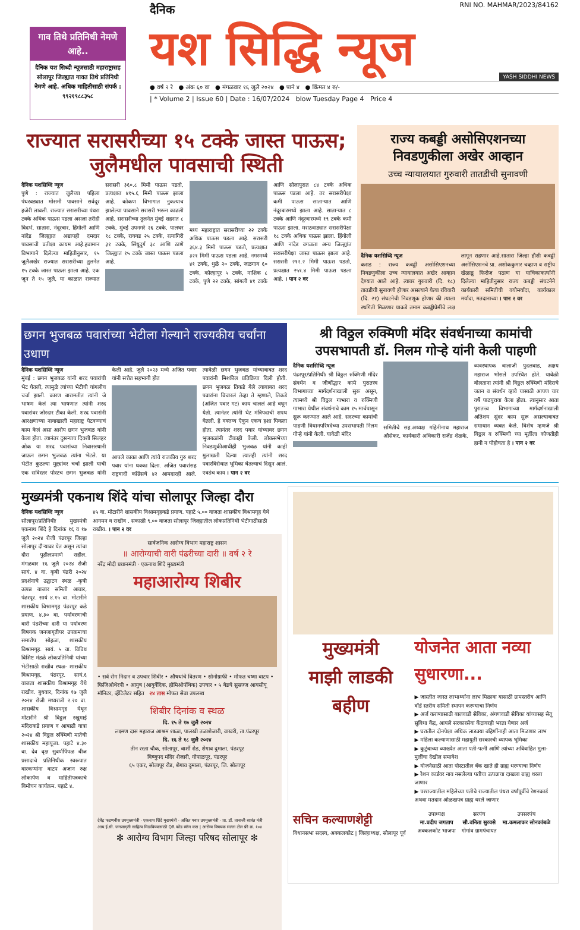गाव तिथे प्रतिनिधी नेमणे आहे..
दैनिक यश सिध्दी न्यूजसाठी महाराष्ट्रासह सोलापूर जिल्ह्यात गावत तिथे प्रतिनिधी नेमणे आहे. अधिक माहितीसाठी संपर्क : ९९२१९८८३५८
दैनिक RNI NO. MAHMAR/2023/84162
यश सिद्धि न्यूज
YASH SIDDHI NEWS
● वर्ष २ रे ● अंक ६० वा ● मंगळवार १६ जुलै २०२४ ● पाने ४ ● किंमत ४ रु/-
| * Volume 2 | Issue 60 | Date : 16/07/2024 blow Tuesday Page 4 Price 4
राज्यात सरासरीच्या १५ टक्के जास्त पाऊस; जुलैमधील पावसाची स्थिती
दैनिक यशसिध्दि न्यूज
पुणे : राज्यात जुलैच्या पहिला पंधरवड्यात मोसमी पावसाने सर्वदूर हजेरी लावली. राज्यात सरासरीच्या पंधरा टक्के अधिक पाऊस पडला असला तरीही विदर्भ, सातारा, नंदूरबार, हिंगोली आणि नांदेड जिल्ह्यात अद्यापही दमदार पावसाची प्रतीक्षा कायम आहे.हवामान विभागाने दिलेल्या माहितीनुसार, १५ जुलैअखेर राज्यात सरासरीच्या तुलनेत १५ टक्के जास्त पाऊस झाला आहे. एक जून ते १५ जुलै, या काळात राज्यात सरासरी ३६०.८ मिमी पाऊस पडतो, प्रत्यक्षात ४१५.६ मिमी पाऊस झाला आहे. कोकण विभागात नुकत्याच झालेल्या पावसाने सरासरी भरून काढली आहे. सरासरीच्या तुलनेत मुंबई शहरात ८ टक्के, मुंबई उपनगरे २६ टक्के, पालघर १८ टक्के, रायगड २५ टक्के, रत्नागिरी ३१ टक्के, सिंधुदुर्ग ३८ आणि ठाणे जिल्ह्यात १५ टक्के जास्त पाऊस पडला आहे.
मध्य महाराष्ट्रात सरासरीच्या २२ टक्के अधिक पाऊस पडला आहे. सरासरी ३६४.३ मिमी पाऊस पडतो, प्रत्यक्षात ३२१ मिमी पाऊस पडला आहे. नगरमध्ये ४१ टक्के, धुळे २० टक्के, जळगाव ६० टक्के, कोल्हापूर ५ टक्के, नाशिक ८ टक्के, पुणे २२ टक्के, सांगली ४१ टक्के आणि सोलापुरात ८४ टक्के अधिक पाऊस पडला आहे. तर सरासरीपेक्षा कमी पाऊस साताऱ्यात आणि नंदूरबारमध्ये झाला आहे. साताऱ्यात ८ टक्के आणि नंदूरबारमध्ये १९ टक्के कमी पाऊस झाला. मराठवाड्यात सरासरीपेक्षा १८ टक्के अधिक पाऊस झाला. हिंगोली आणि नांदेड वगळता अन्य जिल्ह्यांत सरासरीपेक्षा जास्त पाऊस झाला आहे. सरासरी २१२.२ मिमी पाऊस पडतो, प्रत्यक्षात २५१.४ मिमी पाऊस पडला आहे. । पान २ वर
राज्य कबड्डी असोसिएशनच्या निवडणुकीला अखेर आव्हान
उच्च न्यायालयात गुरुवारी तातडीची सुनावणी
दैनिक यशसिध्दि न्यूज
कराड : राज्य कबड्डी असोसिएशनच्या निवडणुकीला उच्च न्यायालयात अखेर आव्हान देण्यात आले आहे. त्यावर गुरुवारी (दि. १८) तातडीची सुनावणी होणार असल्याने येत्या रविवारी (दि. २१) संघटनेची निवडणूक होणार की त्याला स्थगिती मिळणार याकडे तमाम कबड्डीप्रेमींचे लक्ष लागून राहणार आहे.सातारा जिल्हा हौशी कबड्डी असोसिएशनचे प्रा. अशोककुमार चव्हाण व राष्ट्रीय खेळाडू फिरोज पठाण या याचिकाकर्त्यांनी दिलेल्या माहितीनुसार राज्य कबड्डी संघटनेने कार्यकारी समितीची वयोमर्यादा, कार्यकाल मर्यादा, मतदानाच्या । पान २ वर
छगन भुजबळ पवारांच्या भेटीला गेल्याने राज्यकीय चर्चांना उधाण
दैनिक यशसिध्दि न्यूज
मुंबई : छगन भुजबळ यांनी शरद पवारांची भेट घेतली, त्यामुळे त्यांच्या भेटीची चांगलीच चर्चा झाली. कारण बारामतीत त्यांनी जे भाषण केलं त्या भाषणात त्यांनी शरद पवारांवर जोरदार टीका केली. शरद पवारांनी आरक्षणाच्या नावाखाली महाराष्ट्र पेटवण्याचं काम केलं असा आरोप छगन भुजबळ यांनी केला होता. त्यानंतर दुसऱ्याच दिवशी सिल्व्हर ओक या शरद पवारांच्या निवासस्थानी जाऊन छगन भुजबळ त्यांना भेटले. या भेटीत कुठल्या मुद्द्यांवर चर्चा झाली याची एक सविस्तर पोस्टच छगन भुजबळ यांनी केली आहे. जुलै २०२३ मध्ये अजित पवार यांनी सत्तेत सहभागी होत
आपले काका आणि त्यांचे राजकीय गुरु शरद पवार यांना धक्का दिला. अजित पवारांसह राष्ट्रवादी काँग्रेसचे ४२ आमदारही आले. त्यावेळी छगन भुजबळ यांच्याबाबत शरद पवारांनी मिश्कील प्रतिक्रिया दिली होती. छगन भुजबळ तिकडे गेले त्याबाबत शरद पवारांना विचारलं तेव्हा ते म्हणाले, तिकडे (अजित पवार गट) काय चाललं आहे बघून येतो. त्यानंतर त्यांनी थेट मंत्रिपदाची शपथ घेतली. हे वक्तव्य ऐकून एकच हशा पिकला होता. त्यानंतर शरद पवार यांच्यावर छगन भुजबळांनी टीकाही केली. लोकसभेच्या निवडणुकीआधीही भुजबळ यांनी काही मुलाखती दिल्या त्यातही त्यांनी शरद पवारविरोधात भूमिका घेतल्याचं दिसून आलं. एवढंच काय । पान २ वर
श्री विठ्ठल रुक्मिणी मंदिर संवर्धनाच्या कामांची उपसभापती डॉ. निलम गोऱ्हे यांनी केली पाहणी
दैनिक यशसिध्दि न्यूज
पंढरपूर/प्रतिनिधीः श्री विठ्ठल रुक्मिणी मंदिर संवर्धन व जीर्णोद्धार कामे पुरातत्त्व विभागाच्या मार्गदर्शनाखाली सुरू असून, त्यामध्ये श्री विठ्ठल गाभारा व रुक्मिणी गाभारा येथील संवर्धनाचे काम १५ मार्चपासून सुरू करण्यात आले आहे. सदरच्या कामांची पाहणी विधानपरिषदेच्या उपसभापती निलम गोऱ्हे यांनी केली. यावेळी मंदिर
समितीचे सह.अध्यक्ष गहिनीनाथ महाराज औसेकर, कार्यकारी अधिकारी राजेंद्र शेळके, व्यवस्थापक बालाजी पुदलवाड, अक्षय महाराज भोसले उपस्थित होते. यावेळी बोलताना त्यांनी श्री विठ्ठल रुक्मिणी मंदिराचे जतन व संवर्धन व्हावे यासाठी आपण चार वर्षे पाठपुरावा केला होता. त्यानुसार आता पुरातत्त्व विभागाच्या मार्गदर्शनाखाली अतिशय सुंदर काम सुरू असल्याबाबत समाधान व्यक्त केले. विशेष म्हणजे श्री विठ्ठल व रुक्मिणी च्या मूर्तीला कोणतीही हानी न पोहोचता हे । पान २ वर
मुख्यमंत्री एकनाथ शिंदे यांचा सोलापूर जिल्हा दौरा
दैनिक यशसिध्दि न्यूज
सोलापूर/प्रतिनिधीः मुख्यमंत्री एकनाथ शिंदे हे दिनांक १६ व १७ जुलै २०२४ रोजी पंढरपूर जिल्हा सोलापूर दौऱ्यावर येत असून त्यांचा दौरा पुढीलप्रमाणे राहील. मंगळवार १६ जुलै २०२४ रोजी सायं. ४ वा. कृषी पंढरी २०२४ प्रदर्शनाचे उद्घाटन स्थळ -कृषी उत्पन्न बाजार समिती आवार, पंढरपूर. सायं ४.१५ वा. मोटारीने शासकीय विश्रामगृह पंढरपूर कडे प्रयाण. ४.३० वा. पर्यावरणाची वारी पंढरीच्या दारी या पर्यावरण विषयक जनजागृतीपर उपक्रमाचा समारोप सोहळा, शासकीय विश्रामगृह. सायं. ५ वा. विविध विशिष्ट मंडळे लोकप्रतिनिधी यांच्या भेटीसाठी राखीव स्थळ- शासकीय विश्रामगृह, पंढरपूर. सायं.६ वाजता शासकीय विश्रामगृह येथे राखीव. बुधवार, दिनांक १७ जुलै २०२४ रोजी मध्यरात्री २.२० वा. शासकीय विश्रामगृह येथून मोटारीने श्री विठ्ठल रखुमाई मंदिराकडे प्रयाण व आषाढी यात्रा २०२४ श्री विठ्ठल रुक्मिणी मातेची शासकीय महापूजा. पहाटे ४.३० वा. देव वृक्ष सुवर्णपिंपळ बीज प्रसादाचे प्रतिनिधीक स्वरूपात वारकऱ्यांना वाटप अजान रुक्ष लोकार्पण व माहितीपत्रकाचे विमोचन कार्यक्रम. पहाटे ४.
४५ वा. मोटारीने शासकीय विश्रामगृहकडे प्रयाण. पहाटे ५.०० वाजता शासकीय विश्रामगृह येथे आगमन व राखीव . सकाळी ९.०० वाजता सोलापूर जिल्ह्यातील लोकप्रतिनिधी भेटीगाठीसाठी राखीव. । पान २ वर
सार्वजनिक आरोग्य विभाग महाराष्ट्र शासन
॥ आरोग्याची वारी पंढरीच्या दारी ॥ वर्ष २ रे
नरेंद्र मोदी प्रधानमंत्री · एकनाथ शिंदे मुख्यमंत्री
महाआरोग्य शिबीर
• सर्व रोग निदान व उपचार शिबीर • औषधांचे वितरण • सोनोग्राफी • मोफत चष्मा वाटप • फिजिओथेरपी • आयुष (आयुर्वेदिक, होमिओपॅथिक) उपचार • ५ बेडचे सुसज्ज आयसीयू मॉनिटर, व्हेंटिलेटर सहित २४ तास मोफत सेवा उपलब्ध
शिबीर दिनांक व स्थळ
दि. १५ ते १७ जुलै २०२४
लक्ष्मण दास महाराज आश्रम शाळा, पालखी तळाशेजारी, वाखरी, ता.पंढरपूर
दि. १६ ते १८ जुलै २०२४
तीन रस्ता चौक, सोलापूर, बार्शी रोड, शेगाव दुमाला, पंढरपूर
विष्णुपद मंदिर शेजारी, गोपाळपूर, पंढरपूर
६५ एकर, सोलापूर रोड, शेगाव दुमाला, पंढरपूर, जि. सोलापूर
देवेंद्र फडणवीस उपमुख्यमंत्री · एकनाथ शिंदे मुख्यमंत्री · अजित पवार उपमुख्यमंत्री · प्रा. डॉ. तानाजी सावंत मंत्री
आय.ई.सी. जनजागृती साहित्य मिळविण्यासाठी QR कोड स्कॅन करा | आरोग्य विषयक सल्ला टोल फ्री क्र. १०४
✻ आरोग्य विभाग जिल्हा परिषद सोलापूर ✻
मुख्यमंत्री
माझी लाडकी बहीण
योजनेत आता नव्या सुधारणा...
▶ जास्तीत जास्त लाभार्थ्यांना लाभ मिळावा यासाठी ग्रामस्तरीय आणि वॉर्ड स्तरीय समिती स्थापन करण्याचा निर्णय
▶ अर्ज करण्यासाठी बालवाडी सेविका, अंगणवाडी सेविका यांच्यासह सेतू सुविधा केंद्र, आपले सरकारसेवा केंद्रावरही भरता येणार अर्ज
▶ घरातील दोनपेक्षा अधिक लाडक्या बहिणींनाही आता मिळणार लाभ
▶ महिला कल्याणासाठी महायुती सरकारची व्यापक भूमिका
▶ कुटुंबाच्या व्याख्येत आता पती-पत्नी आणि त्यांच्या अविवाहित मुला-मुलींचा देखील समावेश
▶ योजनेसाठी आता पोस्टातील बँक खाते ही ग्राह्य धरण्याचा निर्णय
▶ रेशन कार्डवर नाव नसलेल्या पतीचा उत्पन्नाचा दाखला ग्राह्य धरला जाणार
▶ परराज्यातील महिलेच्या पतीचे राज्यातील पंधरा वर्षांपूर्वीचे रेशनकार्ड अथवा मतदान ओळखपत्र ग्राह्य धरले जाणार
सचिन कल्याणशेट्टी
विधानसभा सदस्य, अक्कलकोट | जिल्हाध्यक्ष, सोलापूर पूर्व
उपाध्यक्ष
मा.प्रदीप जगताप
अक्कलकोट भाजपा
सरपंच
सौ.वनिता सुरवसे
गोगांव ग्रामपंचायत
उपसरपंच
मा.कमलाकर सोनकांबळे